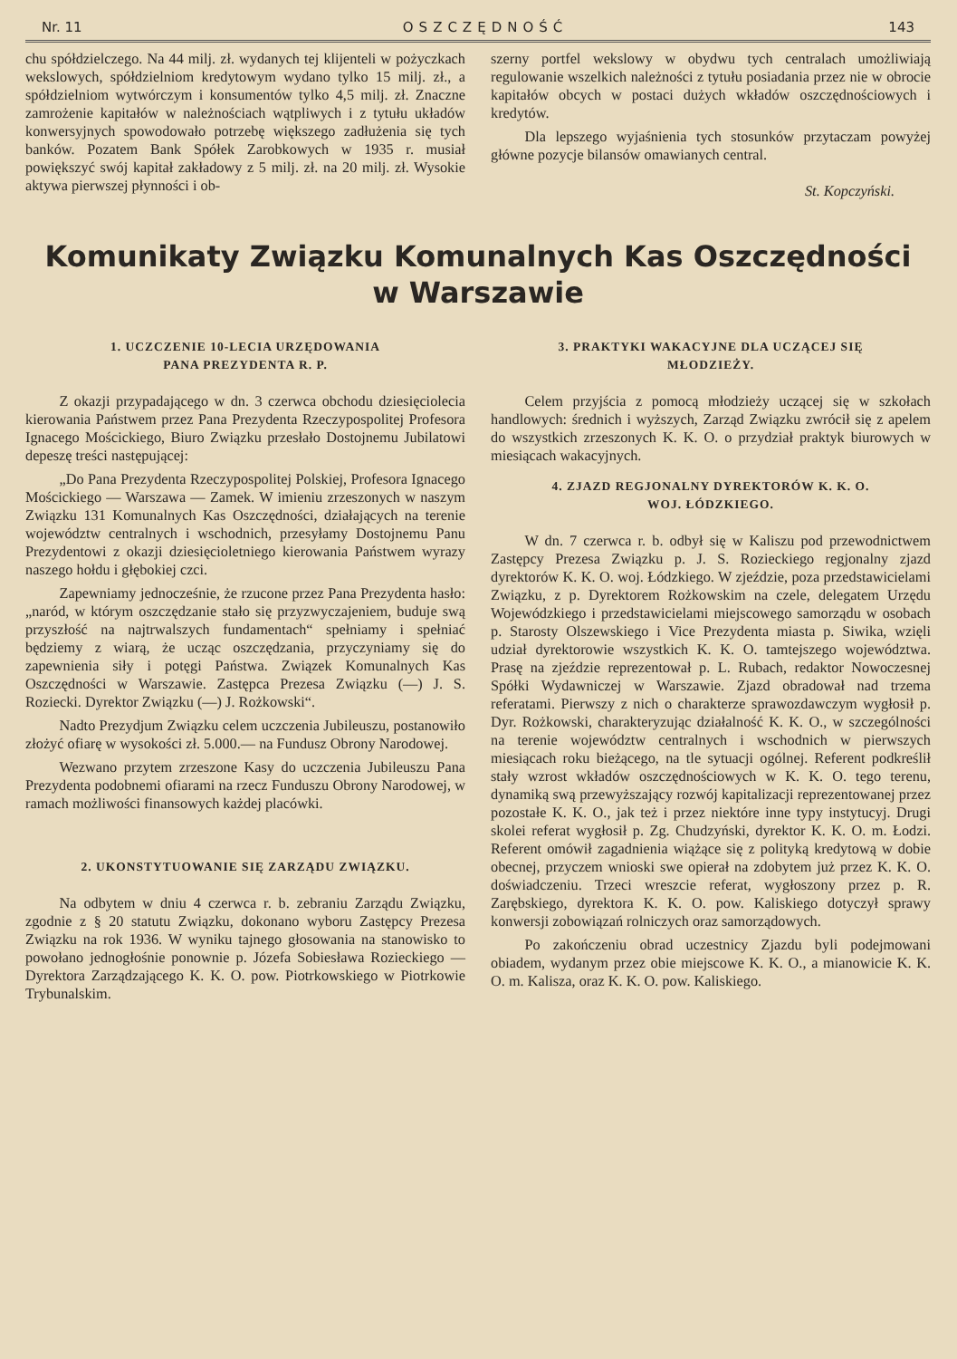Nr. 11 OSZCZĘDNOŚĆ 143
chu spółdzielczego. Na 44 milj. zł. wydanych tej klijenteli w pożyczkach wekslowych, spółdzielniom kredytowym wydano tylko 15 milj. zł., a spółdzielniom wytwórczym i konsumentów tylko 4,5 milj. zł. Znaczne zamrożenie kapitałów w należnościach wątpliwych i z tytułu układów konwersyjnych spowodowało potrzebę większego zadłużenia się tych banków. Pozatem Bank Spółek Zarobkowych w 1935 r. musiał powiększyć swój kapitał zakładowy z 5 milj. zł. na 20 milj. zł. Wysokie aktywa pierwszej płynności i ob-
szerny portfel wekslowy w obydwu tych centralach umożliwiają regulowanie wszelkich należności z tytułu posiadania przez nie w obrocie kapitałów obcych w postaci dużych wkładów oszczędnościowych i kredytów.
Dla lepszego wyjaśnienia tych stosunków przytaczam powyżej główne pozycje bilansów omawianych central.
St. Kopczyński.
Komunikaty Związku Komunalnych Kas Oszczędności
w Warszawie
1. UCZCZENIE 10-LECIA URZĘDOWANIA
PANA PREZYDENTA R. P.
Z okazji przypadającego w dn. 3 czerwca obchodu dziesięciolecia kierowania Państwem przez Pana Prezydenta Rzeczypospolitej Profesora Ignacego Mościckiego, Biuro Związku przesłało Dostojnemu Jubilatowi depeszę treści następującej:
„Do Pana Prezydenta Rzeczypospolitej Polskiej, Profesora Ignacego Mościckiego — Warszawa — Zamek. W imieniu zrzeszonych w naszym Związku 131 Komunalnych Kas Oszczędności, działających na terenie województw centralnych i wschodnich, przesyłamy Dostojnemu Panu Prezydentowi z okazji dziesięcioletniego kierowania Państwem wyrazy naszego hołdu i głębokiej czci.
Zapewniamy jednocześnie, że rzucone przez Pana Prezydenta hasło: „naród, w którym oszczędzanie stało się przyzwyczajeniem, buduje swą przyszłość na najtrwalszych fundamentach“ spełniamy i spełniać będziemy z wiarą, że ucząc oszczędzania, przyczyniamy się do zapewnienia siły i potęgi Państwa. Związek Komunalnych Kas Oszczędności w Warszawie. Zastępca Prezesa Związku (—) J. S. Roziecki. Dyrektor Związku (—) J. Rożkowski“.
Nadto Prezydjum Związku celem uczczenia Jubileuszu, postanowiło złożyć ofiarę w wysokości zł. 5.000.— na Fundusz Obrony Narodowej.
Wezwano przytem zrzeszone Kasy do uczczenia Jubileuszu Pana Prezydenta podobnemi ofiarami na rzecz Funduszu Obrony Narodowej, w ramach możliwości finansowych każdej placówki.
2. UKONSTYTUOWANIE SIĘ ZARZĄDU ZWIĄZKU.
Na odbytem w dniu 4 czerwca r. b. zebraniu Zarządu Związku, zgodnie z § 20 statutu Związku, dokonano wyboru Zastępcy Prezesa Związku na rok 1936. W wyniku tajnego głosowania na stanowisko to powołano jednogłośnie ponownie p. Józefa Sobiesława Rozieckiego — Dyrektora Zarządzającego K. K. O. pow. Piotrkowskiego w Piotrkowie Trybunalskim.
3. PRAKTYKI WAKACYJNE DLA UCZĄCEJ SIĘ
MŁODZIEŻY.
Celem przyjścia z pomocą młodzieży uczącej się w szkołach handlowych: średnich i wyższych, Zarząd Związku zwrócił się z apelem do wszystkich zrzeszonych K. K. O. o przydział praktyk biurowych w miesiącach wakacyjnych.
4. ZJAZD REGJONALNY DYREKTORÓW K. K. O.
WOJ. ŁÓDZKIEGO.
W dn. 7 czerwca r. b. odbył się w Kaliszu pod przewodnictwem Zastępcy Prezesa Związku p. J. S. Rozieckiego regjonalny zjazd dyrektorów K. K. O. woj. Łódzkiego. W zjeździe, poza przedstawicielami Związku, z p. Dyrektorem Rożkowskim na czele, delegatem Urzędu Wojewódzkiego i przedstawicielami miejscowego samorządu w osobach p. Starosty Olszewskiego i Vice Prezydenta miasta p. Siwika, wzięli udział dyrektorowie wszystkich K. K. O. tamtejszego województwa. Prasę na zjeździe reprezentował p. L. Rubach, redaktor Nowoczesnej Spółki Wydawniczej w Warszawie. Zjazd obradował nad trzema referatami. Pierwszy z nich o charakterze sprawozdawczym wygłosił p. Dyr. Rożkowski, charakteryzując działalność K. K. O., w szczególności na terenie województw centralnych i wschodnich w pierwszych miesiącach roku bieżącego, na tle sytuacji ogólnej. Referent podkreślił stały wzrost wkładów oszczędnościowych w K. K. O. tego terenu, dynamiką swą przewyższający rozwój kapitalizacji reprezentowanej przez pozostałe K. K. O., jak też i przez niektóre inne typy instytucyj. Drugi skolei referat wygłosił p. Zg. Chudzyński, dyrektor K. K. O. m. Łodzi. Referent omówił zagadnienia wiążące się z polityką kredytową w dobie obecnej, przyczem wnioski swe opierał na zdobytem już przez K. K. O. doświadczeniu. Trzeci wreszcie referat, wygłoszony przez p. R. Zarębskiego, dyrektora K. K. O. pow. Kaliskiego dotyczył sprawy konwersji zobowiązań rolniczych oraz samorządowych.
Po zakończeniu obrad uczestnicy Zjazdu byli podejmowani obiadem, wydanym przez obie miejscowe K. K. O., a mianowicie K. K. O. m. Kalisza, oraz K. K. O. pow. Kaliskiego.